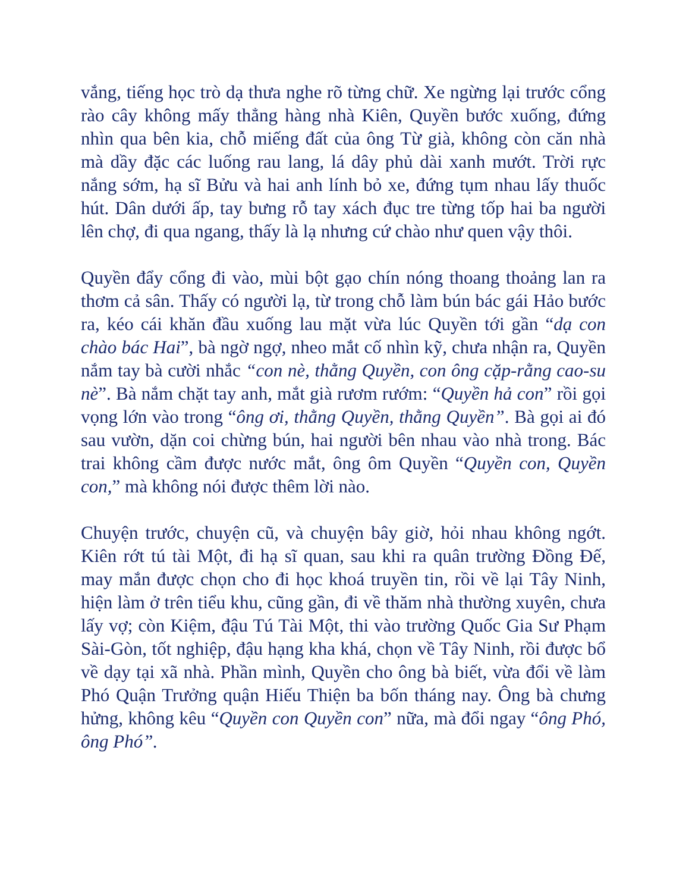vắng, tiếng học trò dạ thưa nghe rõ từng chữ. Xe ngừng lại trước cổng rào cây không mấy thẳng hàng nhà Kiên, Quyền bước xuống, đứng nhìn qua bên kia, chỗ miếng đất của ông Từ già, không còn căn nhà mà dầy đặc các luống rau lang, lá dây phủ dài xanh mướt. Trời rực nắng sớm, hạ sĩ Bửu và hai anh lính bỏ xe, đứng tụm nhau lấy thuốc hút. Dân dưới ấp, tay bưng rỗ tay xách đục tre từng tốp hai ba người lên chợ, đi qua ngang, thấy là lạ nhưng cứ chào như quen vậy thôi.
Quyền đẩy cổng đi vào, mùi bột gạo chín nóng thoang thoảng lan ra thơm cả sân. Thấy có người lạ, từ trong chỗ làm bún bác gái Hảo bước ra, kéo cái khăn đầu xuống lau mặt vừa lúc Quyền tới gần “dạ con chào bác Hai”, bà ngờ ngợ, nheo mắt cố nhìn kỹ, chưa nhận ra, Quyền nắm tay bà cười nhắc “con nè, thằng Quyền, con ông cặp-rằng cao-su nè”. Bà nắm chặt tay anh, mắt già rươm rướm: “Quyền hả con” rồi gọi vọng lớn vào trong “ông ơi, thằng Quyền, thằng Quyền”. Bà gọi ai đó sau vườn, dặn coi chừng bún, hai người bên nhau vào nhà trong. Bác trai không cầm được nước mắt, ông ôm Quyền “Quyền con, Quyền con,” mà không nói được thêm lời nào.
Chuyện trước, chuyện cũ, và chuyện bây giờ, hỏi nhau không ngớt. Kiên rớt tú tài Một, đi hạ sĩ quan, sau khi ra quân trường Đồng Đế, may mắn được chọn cho đi học khoá truyền tin, rồi về lại Tây Ninh, hiện làm ở trên tiểu khu, cũng gần, đi về thăm nhà thường xuyên, chưa lấy vợ; còn Kiệm, đậu Tú Tài Một, thi vào trường Quốc Gia Sư Phạm Sài-Gòn, tốt nghiệp, đậu hạng kha khá, chọn về Tây Ninh, rồi được bổ về dạy tại xã nhà. Phần mình, Quyền cho ông bà biết, vừa đổi về làm Phó Quận Trưởng quận Hiếu Thiện ba bốn tháng nay. Ông bà chưng hửng, không kêu “Quyền con Quyền con” nữa, mà đổi ngay “ông Phó, ông Phó”.